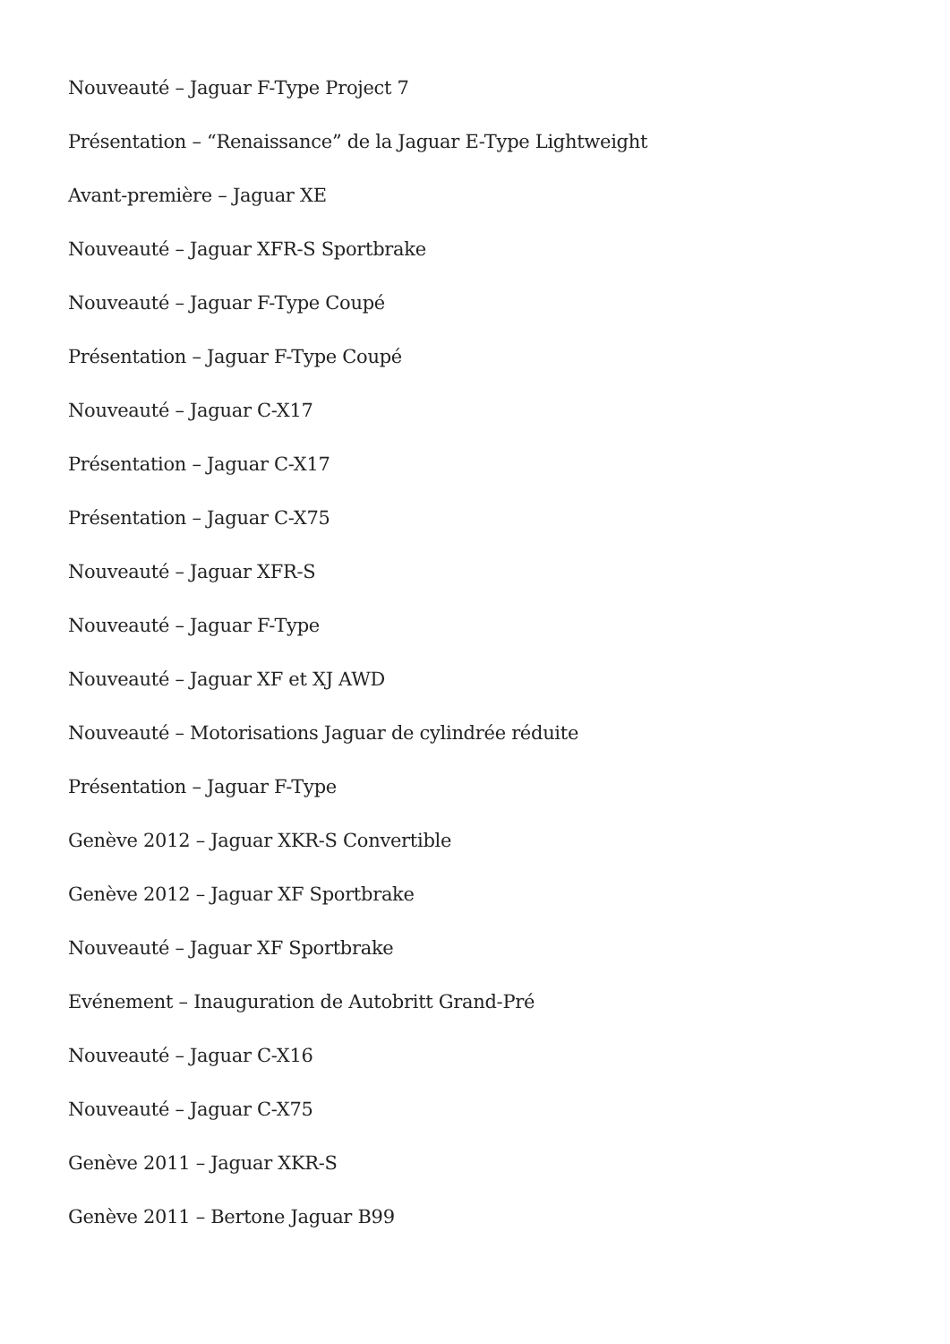Nouveauté – Jaguar F-Type Project 7
Présentation – “Renaissance” de la Jaguar E-Type Lightweight
Avant-première – Jaguar XE
Nouveauté – Jaguar XFR-S Sportbrake
Nouveauté – Jaguar F-Type Coupé
Présentation – Jaguar F-Type Coupé
Nouveauté – Jaguar C-X17
Présentation – Jaguar C-X17
Présentation – Jaguar C-X75
Nouveauté – Jaguar XFR-S
Nouveauté – Jaguar F-Type
Nouveauté – Jaguar XF et XJ AWD
Nouveauté – Motorisations Jaguar de cylindrée réduite
Présentation – Jaguar F-Type
Genève 2012 – Jaguar XKR-S Convertible
Genève 2012 – Jaguar XF Sportbrake
Nouveauté – Jaguar XF Sportbrake
Evénement – Inauguration de Autobritt Grand-Pré
Nouveauté – Jaguar C-X16
Nouveauté – Jaguar C-X75
Genève 2011 – Jaguar XKR-S
Genève 2011 – Bertone Jaguar B99